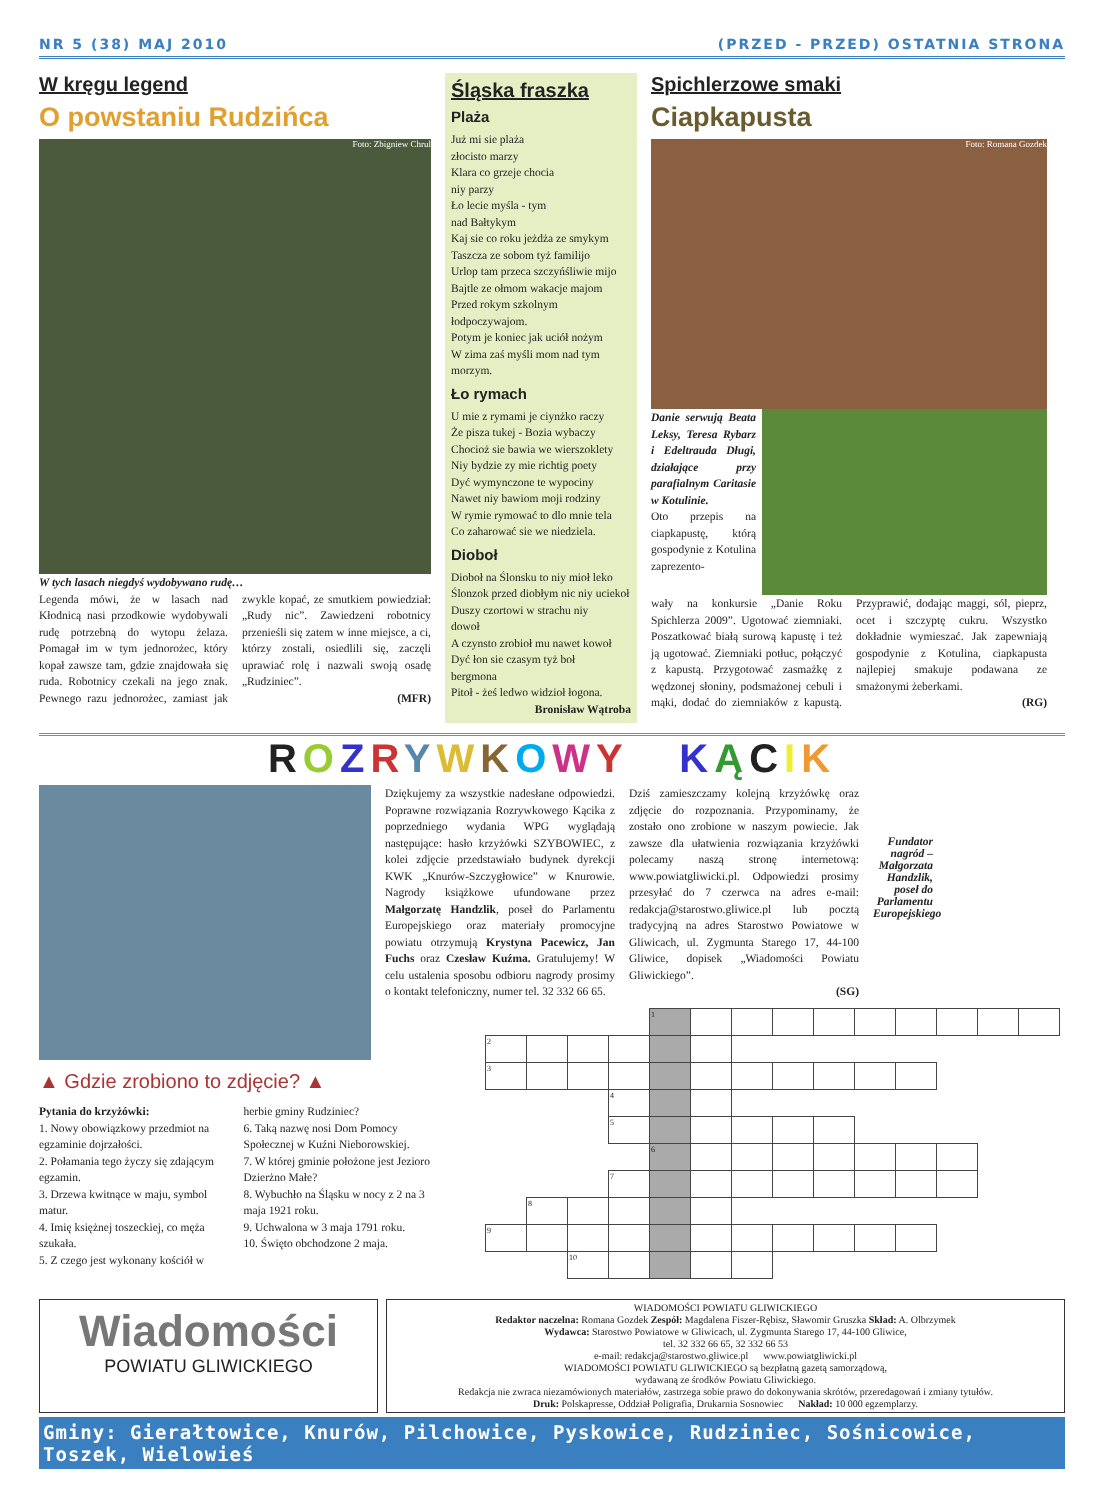NR 5 (38) MAJ 2010 (PRZED - PRZED) OSTATNIA STRONA
W kręgu legend
O powstaniu Rudzińca
Foto: Zbigniew Chrul
W tych lasach niegdyś wydobywano rudę…
Legenda mówi, że w lasach nad Kłodnicą nasi przodkowie wydobywali rudę potrzebną do wytopu żelaza. Pomagał im w tym jednorożec, który kopał zawsze tam, gdzie znajdowała się ruda. Robotnicy czekali na jego znak. Pewnego razu jednorożec, zamiast jak zwykle kopać, ze smutkiem powiedział: „Rudy nic”. Zawiedzeni robotnicy przenieśli się zatem w inne miejsce, a ci, którzy zostali, osiedlili się, zaczęli uprawiać rolę i nazwali swoją osadę „Rudziniec”.
(MFR)
Śląska fraszka
Plaża
Już mi sie plaża
złocisto marzy
Klara co grzeje chocia
niy parzy
Ło lecie myśla - tym
nad Bałtykym
Kaj sie co roku jeżdża ze smykym
Taszcza ze sobom tyż familijo
Urlop tam przeca szczyńśliwie mijo
Bajtle ze ołmom wakacje majom
Przed rokym szkolnym
łodpoczywajom.
Potym je koniec jak uciół nożym
W zima zaś myśli mom nad tym
morzym.
Ło rymach
U mie z rymami je ciynżko raczy
Że pisza tukej - Bozia wybaczy
Chocioż sie bawia we wierszoklety
Niy bydzie zy mie richtig poety
Dyć wymynczone te wypociny
Nawet niy bawiom moji rodziny
W rymie rymować to dlo mnie tela
Co zaharować sie we niedziela.
Dioboł
Dioboł na Ślonsku to niy mioł leko
Ślonzok przed diobłym nic niy uciekoł
Duszy czortowi w strachu niy
dowoł
A czynsto zrobioł mu nawet kowoł
Dyć łon sie czasym tyż boł
bergmona
Pitoł - żeś ledwo widzioł łogona.
Bronisław Wątroba
Spichlerzowe smaki
Ciapkapusta
Foto: Romana Gozdek
Danie serwują Beata Leksy, Teresa Rybarz i Edeltrauda Długi, działające przy parafialnym Caritasie w Kotulinie.
Oto przepis na ciapkapustę, którą gospodynie z Kotulina zaprezento-
wały na konkursie „Danie Roku Spichlerza 2009”. Ugotować ziemniaki. Poszatkować białą surową kapustę i też ją ugotować. Ziemniaki potłuc, połączyć z kapustą. Przygotować zasmażkę z wędzonej słoniny, podsmażonej cebuli i mąki, dodać do ziemniaków z kapustą. Przyprawić, dodając maggi, sól, pieprz, ocet i szczyptę cukru. Wszystko dokładnie wymieszać. Jak zapewniają gospodynie z Kotulina, ciapkapusta najlepiej smakuje podawana ze smażonymi żeberkami.
(RG)
ROZRYWKOWY KĄCIK
▲ Gdzie zrobiono to zdjęcie? ▲
Pytania do krzyżówki:
1. Nowy obowiązkowy przedmiot na egzaminie dojrzałości.
2. Połamania tego życzy się zdającym egzamin.
3. Drzewa kwitnące w maju, symbol matur.
4. Imię księżnej toszeckiej, co męża szukała.
5. Z czego jest wykonany kościół w herbie gminy Rudziniec?
6. Taką nazwę nosi Dom Pomocy Społecznej w Kuźni Nieborowskiej.
7. W której gminie położone jest Jezioro Dzierżno Małe?
8. Wybuchło na Śląsku w nocy z 2 na 3 maja 1921 roku.
9. Uchwalona w 3 maja 1791 roku.
10. Święto obchodzone 2 maja.
Dziękujemy za wszystkie nadesłane odpowiedzi. Poprawne rozwiązania Rozrywkowego Kącika z poprzedniego wydania WPG wyglądają następujące: hasło krzyżówki SZYBOWIEC, z kolei zdjęcie przedstawiało budynek dyrekcji KWK „Knurów-Szczygłowice” w Knurowie. Nagrody książkowe ufundowane przez Małgorzatę Handzlik, poseł do Parlamentu Europejskiego oraz materiały promocyjne powiatu otrzymują Krystyna Pacewicz, Jan Fuchs oraz Czesław Kuźma. Gratulujemy! W celu ustalenia sposobu odbioru nagrody prosimy o kontakt telefoniczny, numer tel. 32 332 66 65.
Dziś zamieszczamy kolejną krzyżówkę oraz zdjęcie do rozpoznania. Przypominamy, że zostało ono zrobione w naszym powiecie. Jak zawsze dla ułatwienia rozwiązania krzyżówki polecamy naszą stronę internetową: www.powiatgliwicki.pl. Odpowiedzi prosimy przesyłać do 7 czerwca na adres e-mail: redakcja@starostwo.gliwice.pl lub pocztą tradycyjną na adres Starostwo Powiatowe w Gliwicach, ul. Zygmunta Starego 17, 44-100 Gliwice, dopisek „Wiadomości Powiatu Gliwickiego”.
(SG)
Fundator nagród – Małgorzata Handzlik, poseł do Parlamentu Europejskiego
| | | | | 1 | | | | | | | | | |
| 2 | | | | | | | | | | | | | |
| 3 | | | | | | | | | | | | | |
| | | | 4 | | | | | | | | | | |
| | | | 5 | | | | | | | | | | |
| | | | | 6 | | | | | | | | | |
| | | | 7 | | | | | | | | | | |
| | 8 | | | | | | | | | | | | |
| 9 | | | | | | | | | | | | | |
| | | 10 | | | | | | | | | | | |
Wiadomości
POWIATU GLIWICKIEGO
WIADOMOŚCI POWIATU GLIWICKIEGO
Redaktor naczelna: Romana Gozdek Zespół: Magdalena Fiszer-Rębisz, Sławomir Gruszka Skład: A. Olbrzymek
Wydawca: Starostwo Powiatowe w Gliwicach, ul. Zygmunta Starego 17, 44-100 Gliwice,
tel. 32 332 66 65, 32 332 66 53
e-mail: redakcja@starostwo.gliwice.pl www.powiatgliwicki.pl
WIADOMOŚCI POWIATU GLIWICKIEGO są bezpłatną gazetą samorządową,
wydawaną ze środków Powiatu Gliwickiego.
Redakcja nie zwraca niezamówionych materiałów, zastrzega sobie prawo do dokonywania skrótów, przeredagowań i zmiany tytułów.
Druk: Polskapresse, Oddział Poligrafia, Drukarnia Sosnowiec Nakład: 10 000 egzemplarzy.
Gminy: Gierałtowice, Knurów, Pilchowice, Pyskowice, Rudziniec, Sośnicowice, Toszek, Wielowieś